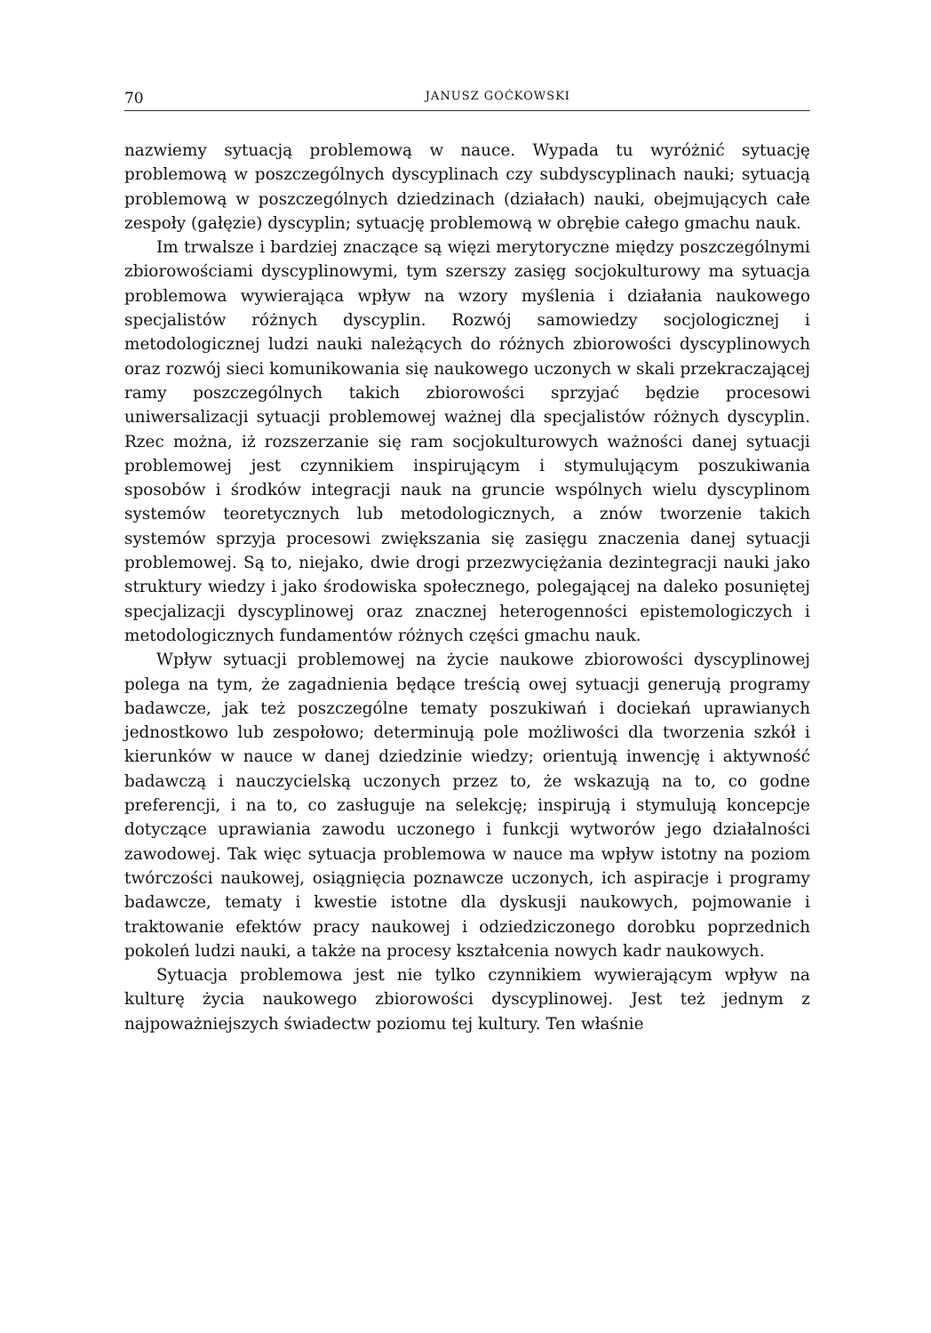70 JANUSZ GOĆKOWSKI
nazwiemy sytuacją problemową w nauce. Wypada tu wyróżnić sytuację problemową w poszczególnych dyscyplinach czy subdyscyplinach nauki; sytuacją problemową w poszczególnych dziedzinach (działach) nauki, obejmujących całe zespoły (gałęzie) dyscyplin; sytuację problemową w obrębie całego gmachu nauk.
Im trwalsze i bardziej znaczące są więzi merytoryczne między poszczególnymi zbiorowościami dyscyplinowymi, tym szerszy zasięg socjokulturowy ma sytuacja problemowa wywierająca wpływ na wzory myślenia i działania naukowego specjalistów różnych dyscyplin. Rozwój samowiedzy socjologicznej i metodologicznej ludzi nauki należących do różnych zbiorowości dyscyplinowych oraz rozwój sieci komunikowania się naukowego uczonych w skali przekraczającej ramy poszczególnych takich zbiorowości sprzyjać będzie procesowi uniwersalizacji sytuacji problemowej ważnej dla specjalistów różnych dyscyplin. Rzec można, iż rozszerzanie się ram socjokulturowych ważności danej sytuacji problemowej jest czynnikiem inspirującym i stymulującym poszukiwania sposobów i środków integracji nauk na gruncie wspólnych wielu dyscyplinom systemów teoretycznych lub metodologicznych, a znów tworzenie takich systemów sprzyja procesowi zwiększania się zasięgu znaczenia danej sytuacji problemowej. Są to, niejako, dwie drogi przezwyciężania dezintegracji nauki jako struktury wiedzy i jako środowiska społecznego, polegającej na daleko posuniętej specjalizacji dyscyplinowej oraz znacznej heterogenności epistemologiczych i metodologicznych fundamentów różnych części gmachu nauk.
Wpływ sytuacji problemowej na życie naukowe zbiorowości dyscyplinowej polega na tym, że zagadnienia będące treścią owej sytuacji generują programy badawcze, jak też poszczególne tematy poszukiwań i dociekań uprawianych jednostkowo lub zespołowo; determinują pole możliwości dla tworzenia szkół i kierunków w nauce w danej dziedzinie wiedzy; orientują inwencję i aktywność badawczą i nauczycielską uczonych przez to, że wskazują na to, co godne preferencji, i na to, co zasługuje na selekcję; inspirują i stymulują koncepcje dotyczące uprawiania zawodu uczonego i funkcji wytworów jego działalności zawodowej. Tak więc sytuacja problemowa w nauce ma wpływ istotny na poziom twórczości naukowej, osiągnięcia poznawcze uczonych, ich aspiracje i programy badawcze, tematy i kwestie istotne dla dyskusji naukowych, pojmowanie i traktowanie efektów pracy naukowej i odziedziczonego dorobku poprzednich pokoleń ludzi nauki, a także na procesy kształcenia nowych kadr naukowych.
Sytuacja problemowa jest nie tylko czynnikiem wywierającym wpływ na kulturę życia naukowego zbiorowości dyscyplinowej. Jest też jednym z najpoważniejszych świadectw poziomu tej kultury. Ten właśnie